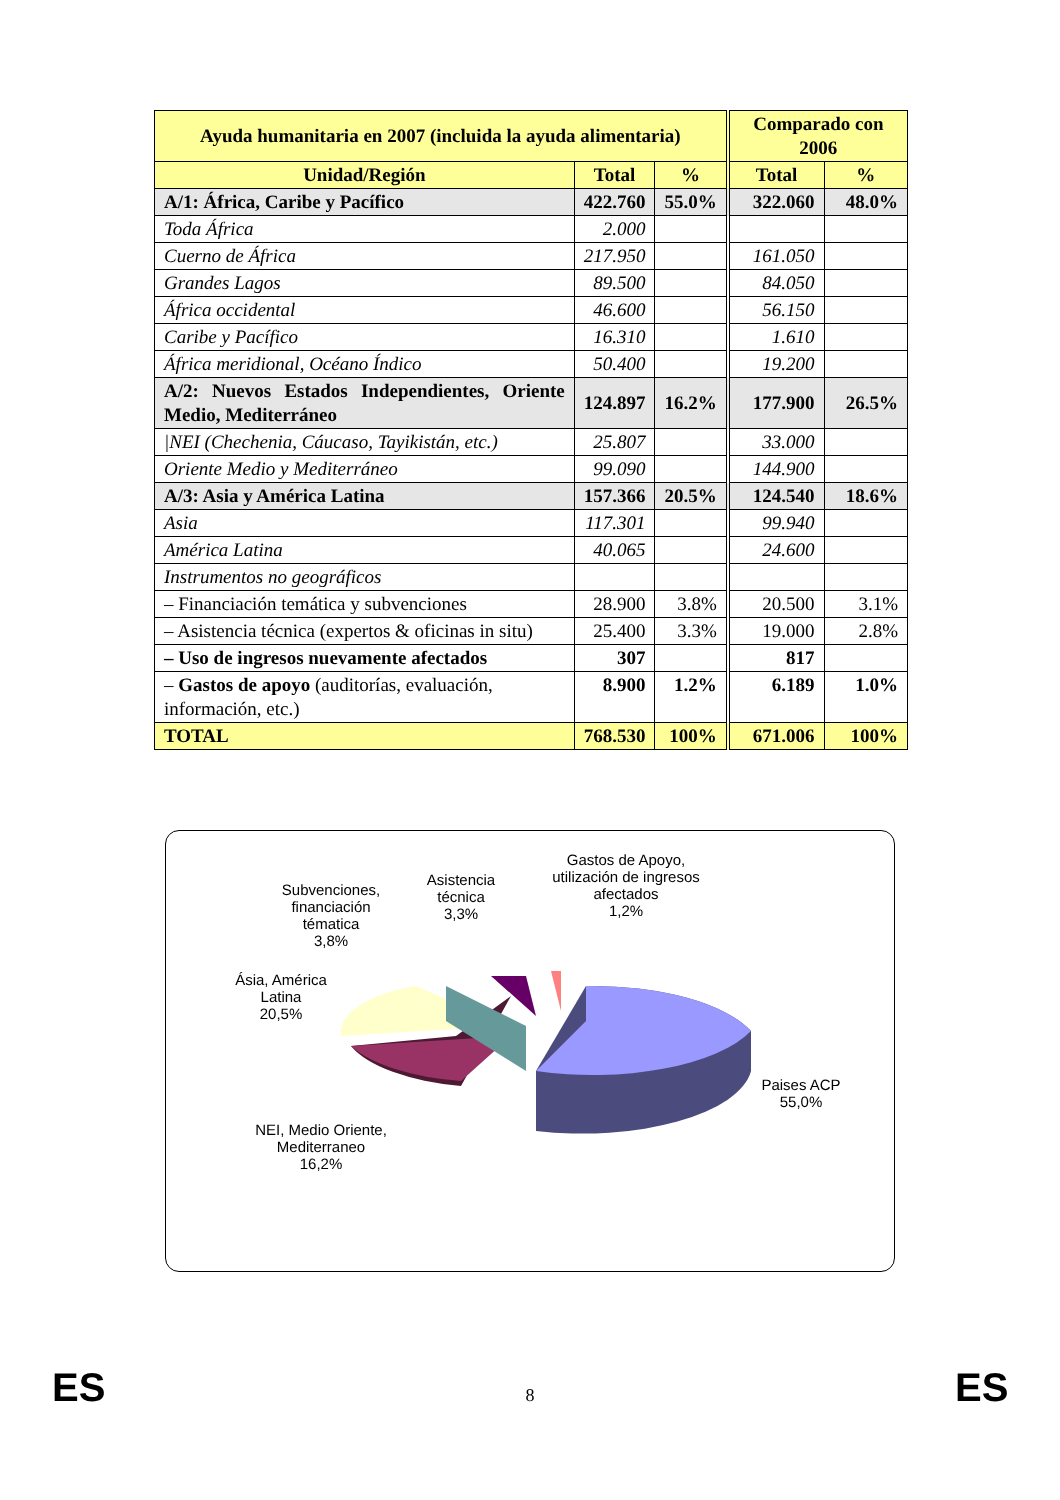| Ayuda humanitaria en 2007 (incluida la ayuda alimentaria) | | | Comparado con 2006 | |
| --- | --- | --- | --- | --- |
| Unidad/Región | Total | % | Total | % |
| A/1: África, Caribe y Pacífico | 422.760 | 55.0% | 322.060 | 48.0% |
| Toda África | 2.000 | | | |
| Cuerno de África | 217.950 | | 161.050 | |
| Grandes Lagos | 89.500 | | 84.050 | |
| África occidental | 46.600 | | 56.150 | |
| Caribe y Pacífico | 16.310 | | 1.610 | |
| África meridional, Océano Índico | 50.400 | | 19.200 | |
| A/2: Nuevos Estados Independientes, Oriente Medio, Mediterráneo | 124.897 | 16.2% | 177.900 | 26.5% |
| /NEI (Chechenia, Cáucaso, Tayikistán, etc.) | 25.807 | | 33.000 | |
| Oriente Medio y Mediterráneo | 99.090 | | 144.900 | |
| A/3: Asia y América Latina | 157.366 | 20.5% | 124.540 | 18.6% |
| Asia | 117.301 | | 99.940 | |
| América Latina | 40.065 | | 24.600 | |
| Instrumentos no geográficos | | | | |
| – Financiación temática y subvenciones | 28.900 | 3.8% | 20.500 | 3.1% |
| – Asistencia técnica (expertos & oficinas in situ) | 25.400 | 3.3% | 19.000 | 2.8% |
| – Uso de ingresos nuevamente afectados | 307 | | 817 | |
| – Gastos de apoyo (auditorías, evaluación, información, etc.) | 8.900 | 1.2% | 6.189 | 1.0% |
| TOTAL | 768.530 | 100% | 671.006 | 100% |
Gastos de Apoyo, utilización de ingresos afectados
1,2%
Asistencia técnica
3,3%
Subvenciones, financiación tématica
3,8%
Ásia, América Latina
20,5%
Paises ACP
55,0%
NEI, Medio Oriente, Mediterraneo
16,2%
ES
8 ES